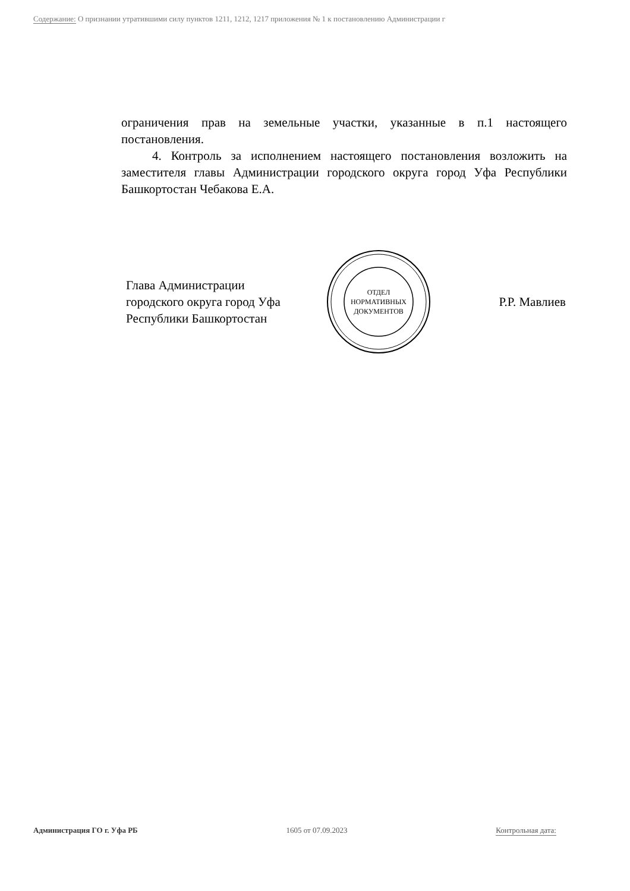Содержание: О признании утратившими силу пунктов 1211, 1212, 1217 приложения № 1 к постановлению Администрации г
ограничения прав на земельные участки, указанные в п.1 настоящего постановления.
4. Контроль за исполнением настоящего постановления возложить на заместителя главы Администрации городского округа город Уфа Республики Башкортостан Чебакова Е.А.
Глава Администрации
городского округа город Уфа
Республики Башкортостан
ОТДЕЛ
НОРМАТИВНЫХ
ДОКУМЕНТОВ
Р.Р. Мавлиев
Администрация ГО г. Уфа РБ 1605 от 07.09.2023 Контрольная дата: